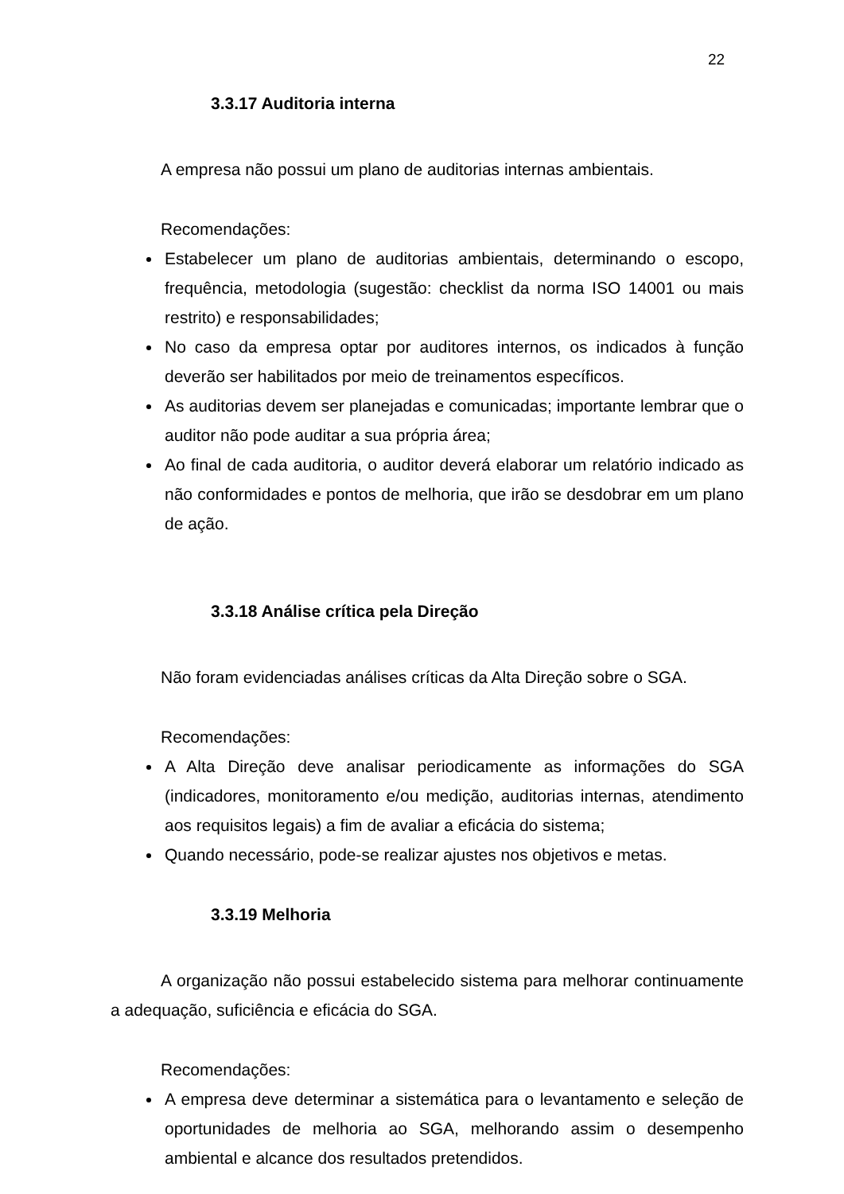22
3.3.17 Auditoria interna
A empresa não possui um plano de auditorias internas ambientais.
Recomendações:
Estabelecer um plano de auditorias ambientais, determinando o escopo, frequência, metodologia (sugestão: checklist da norma ISO 14001 ou mais restrito) e responsabilidades;
No caso da empresa optar por auditores internos, os indicados à função deverão ser habilitados por meio de treinamentos específicos.
As auditorias devem ser planejadas e comunicadas; importante lembrar que o auditor não pode auditar a sua própria área;
Ao final de cada auditoria, o auditor deverá elaborar um relatório indicado as não conformidades e pontos de melhoria, que irão se desdobrar em um plano de ação.
3.3.18 Análise crítica pela Direção
Não foram evidenciadas análises críticas da Alta Direção sobre o SGA.
Recomendações:
A Alta Direção deve analisar periodicamente as informações do SGA (indicadores, monitoramento e/ou medição, auditorias internas, atendimento aos requisitos legais) a fim de avaliar a eficácia do sistema;
Quando necessário, pode-se realizar ajustes nos objetivos e metas.
3.3.19 Melhoria
A organização não possui estabelecido sistema para melhorar continuamente a adequação, suficiência e eficácia do SGA.
Recomendações:
A empresa deve determinar a sistemática para o levantamento e seleção de oportunidades de melhoria ao SGA, melhorando assim o desempenho ambiental e alcance dos resultados pretendidos.